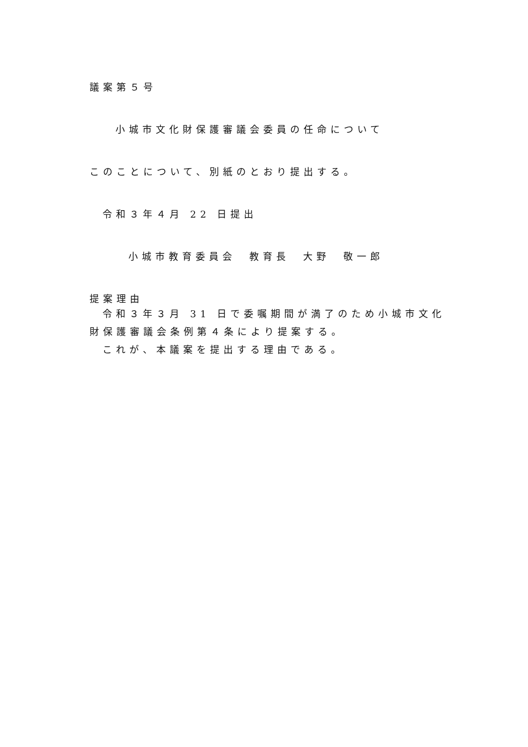議案第５号
小城市文化財保護審議会委員の任命について
このことについて、別紙のとおり提出する。
令和３年４月 22 日提出
小城市教育委員会　教育長　大野　敬一郎
提案理由
令和３年３月 31 日で委嘱期間が満了のため小城市文化財保護審議会条例第４条により提案する。
これが、本議案を提出する理由である。